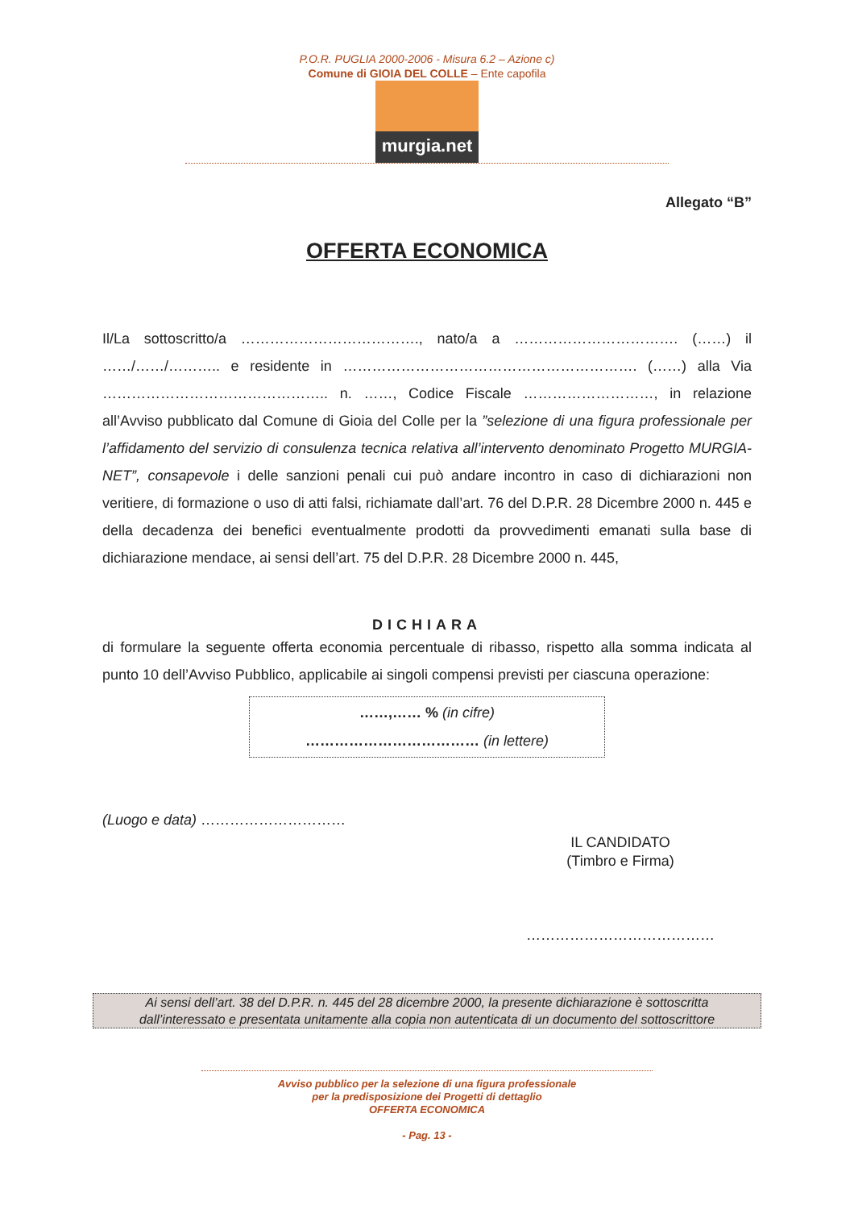P.O.R. PUGLIA 2000-2006 - Misura 6.2 – Azione c)
Comune di GIOIA DEL COLLE – Ente capofila
murgia.net
Allegato “B”
OFFERTA ECONOMICA
Il/La sottoscritto/a ………………………………., nato/a a ……………………………. (……) il ……/……/……….. e residente in ……………………………………………………. (……) alla Via ……………………………………….. n. ……, Codice Fiscale ………………………, in relazione all’Avviso pubblicato dal Comune di Gioia del Colle per la ”selezione di una figura professionale per l’affidamento del servizio di consulenza tecnica relativa all’intervento denominato Progetto MURGIA-NET”, consapevole i delle sanzioni penali cui può andare incontro in caso di dichiarazioni non veritiere, di formazione o uso di atti falsi, richiamate dall’art. 76 del D.P.R. 28 Dicembre 2000 n. 445 e della decadenza dei benefici eventualmente prodotti da provvedimenti emanati sulla base di dichiarazione mendace, ai sensi dell’art. 75 del D.P.R. 28 Dicembre 2000 n. 445,
DICHIARA
di formulare la seguente offerta economia percentuale di ribasso, rispetto alla somma indicata al punto 10 dell’Avviso Pubblico, applicabile ai singoli compensi previsti per ciascuna operazione:
……,…… % (in cifre)
……………………………… (in lettere)
(Luogo e data) …………………………
IL CANDIDATO
(Timbro e Firma)
…………………………………
Ai sensi dell’art. 38 del D.P.R. n. 445 del 28 dicembre 2000, la presente dichiarazione è sottoscritta
dall’interessato e presentata unitamente alla copia non autenticata di un documento del sottoscrittore
Avviso pubblico per la selezione di una figura professionale
per la predisposizione dei Progetti di dettaglio
OFFERTA ECONOMICA
- Pag. 13 -